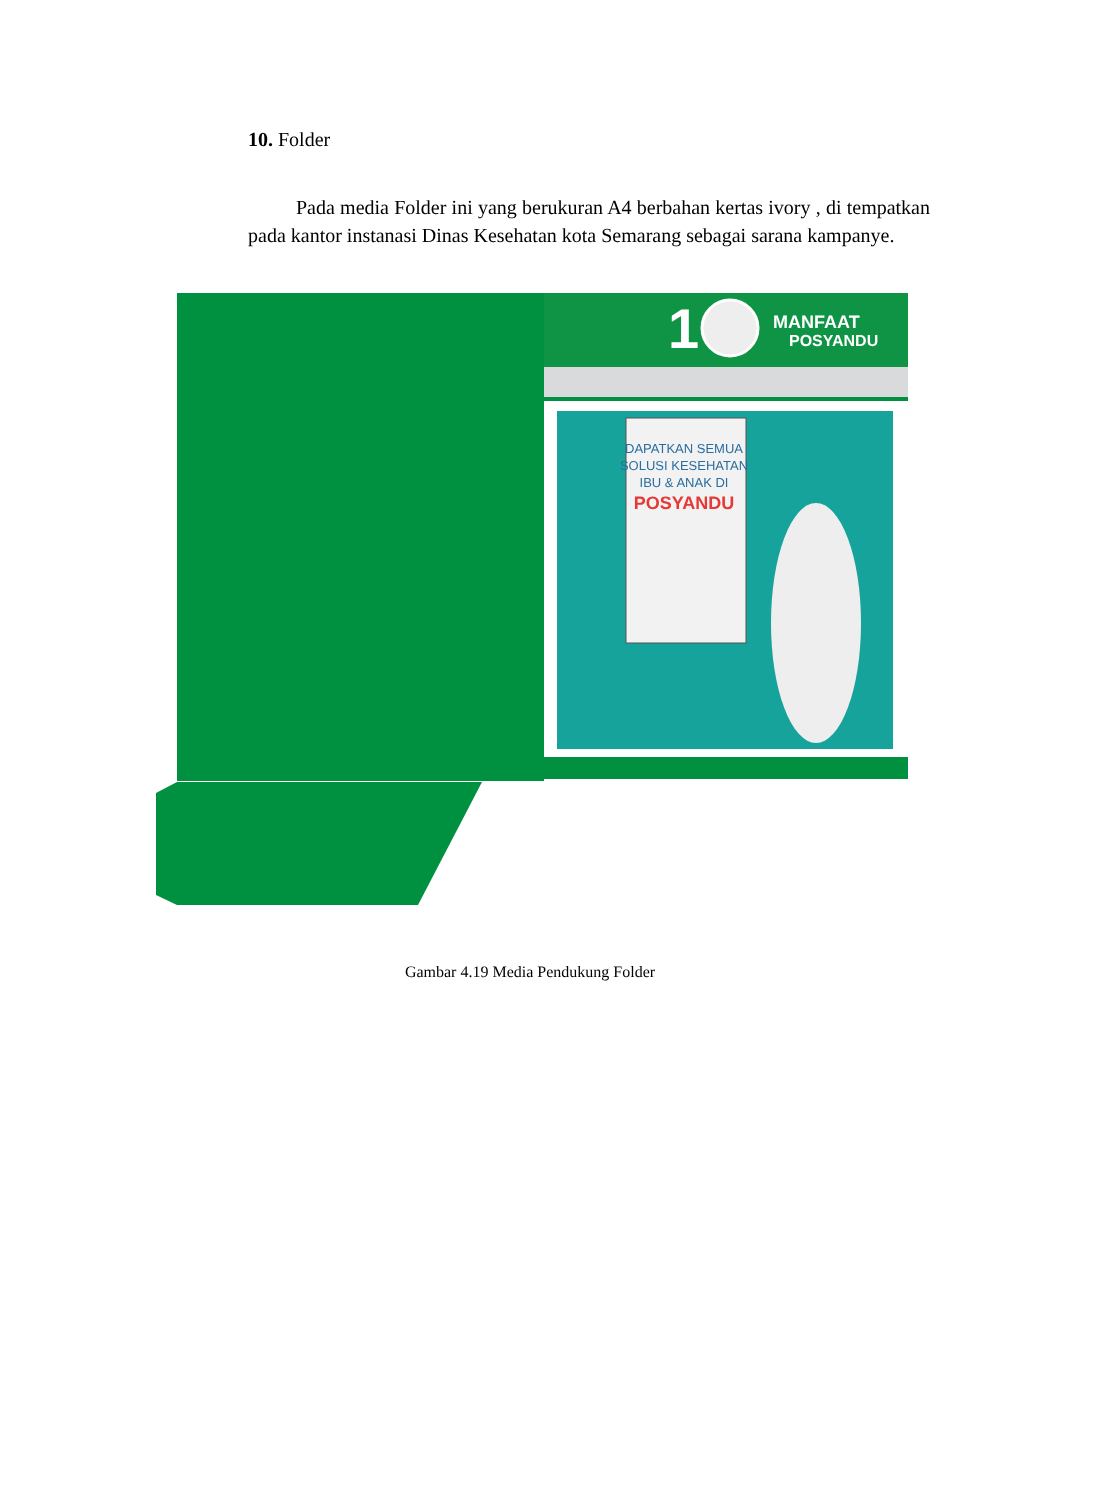10. Folder
Pada media Folder ini yang berukuran A4 berbahan kertas ivory , di tempatkan pada kantor instanasi Dinas Kesehatan kota Semarang sebagai sarana kampanye.
DAPATKAN SEMUA
SOLUSI KESEHATAN
IBU & ANAK DI
POSYANDU
1
MANFAAT
POSYANDU
Gambar 4.19 Media Pendukung Folder